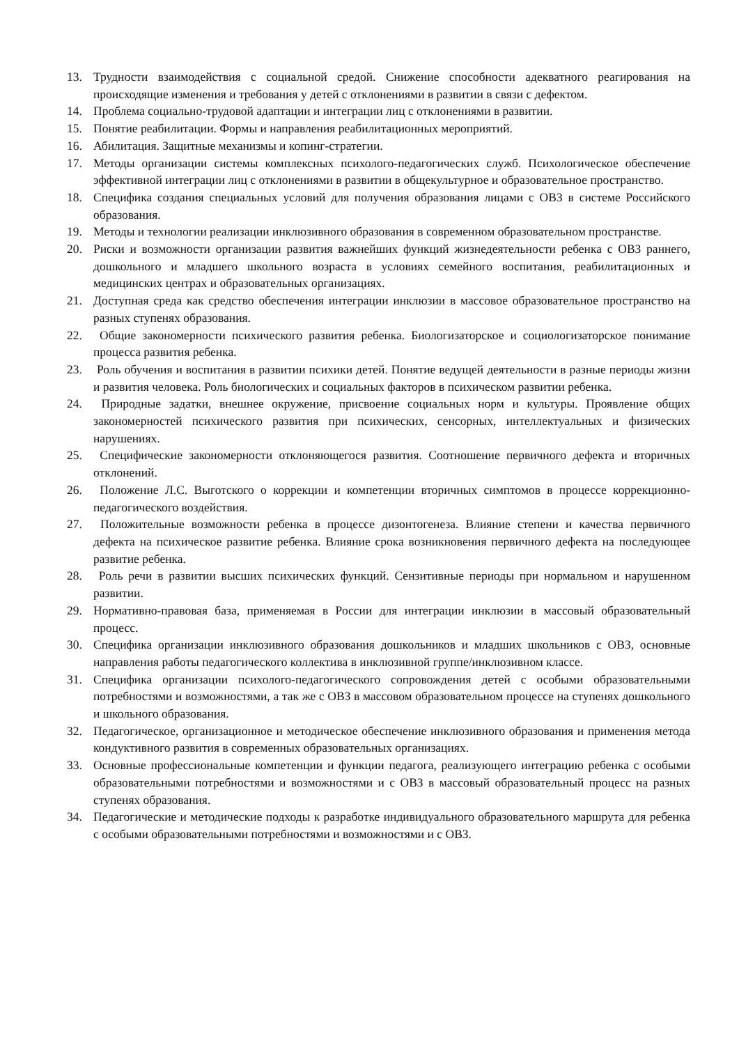13. Трудности взаимодействия с социальной средой. Снижение способности адекватного реагирования на происходящие изменения и требования у детей с отклонениями в развитии в связи с дефектом.
14. Проблема социально-трудовой адаптации и интеграции лиц с отклонениями в развитии.
15. Понятие реабилитации. Формы и направления реабилитационных мероприятий.
16. Абилитация. Защитные механизмы и копинг-стратегии.
17. Методы организации системы комплексных психолого-педагогических служб. Психологическое обеспечение эффективной интеграции лиц с отклонениями в развитии в общекультурное и образовательное пространство.
18. Специфика создания специальных условий для получения образования лицами с ОВЗ в системе Российского образования.
19. Методы и технологии реализации инклюзивного образования в современном образовательном пространстве.
20. Риски и возможности организации развития важнейших функций жизнедеятельности ребенка с ОВЗ раннего, дошкольного и младшего школьного возраста в условиях семейного воспитания, реабилитационных и медицинских центрах и образовательных организациях.
21. Доступная среда как средство обеспечения интеграции инклюзии в массовое образовательное пространство на разных ступенях образования.
22. Общие закономерности психического развития ребенка. Биологизаторское и социологизаторское понимание процесса развития ребенка.
23. Роль обучения и воспитания в развитии психики детей. Понятие ведущей деятельности в разные периоды жизни и развития человека. Роль биологических и социальных факторов в психическом развитии ребенка.
24. Природные задатки, внешнее окружение, присвоение социальных норм и культуры. Проявление общих закономерностей психического развития при психических, сенсорных, интеллектуальных и физических нарушениях.
25. Специфические закономерности отклоняющегося развития. Соотношение первичного дефекта и вторичных отклонений.
26. Положение Л.С. Выготского о коррекции и компетенции вторичных симптомов в процессе коррекционно-педагогического воздействия.
27. Положительные возможности ребенка в процессе дизонтогенеза. Влияние степени и качества первичного дефекта на психическое развитие ребенка. Влияние срока возникновения первичного дефекта на последующее развитие ребенка.
28. Роль речи в развитии высших психических функций. Сензитивные периоды при нормальном и нарушенном развитии.
29. Нормативно-правовая база, применяемая в России для интеграции инклюзии в массовый образовательный процесс.
30. Специфика организации инклюзивного образования дошкольников и младших школьников с ОВЗ, основные направления работы педагогического коллектива в инклюзивной группе/инклюзивном классе.
31. Специфика организации психолого-педагогического сопровождения детей с особыми образовательными потребностями и возможностями, а так же с ОВЗ в массовом образовательном процессе на ступенях дошкольного и школьного образования.
32. Педагогическое, организационное и методическое обеспечение инклюзивного образования и применения метода кондуктивного развития в современных образовательных организациях.
33. Основные профессиональные компетенции и функции педагога, реализующего интеграцию ребенка с особыми образовательными потребностями и возможностями и с ОВЗ в массовый образовательный процесс на разных ступенях образования.
34. Педагогические и методические подходы к разработке индивидуального образовательного маршрута для ребенка с особыми образовательными потребностями и возможностями и с ОВЗ.